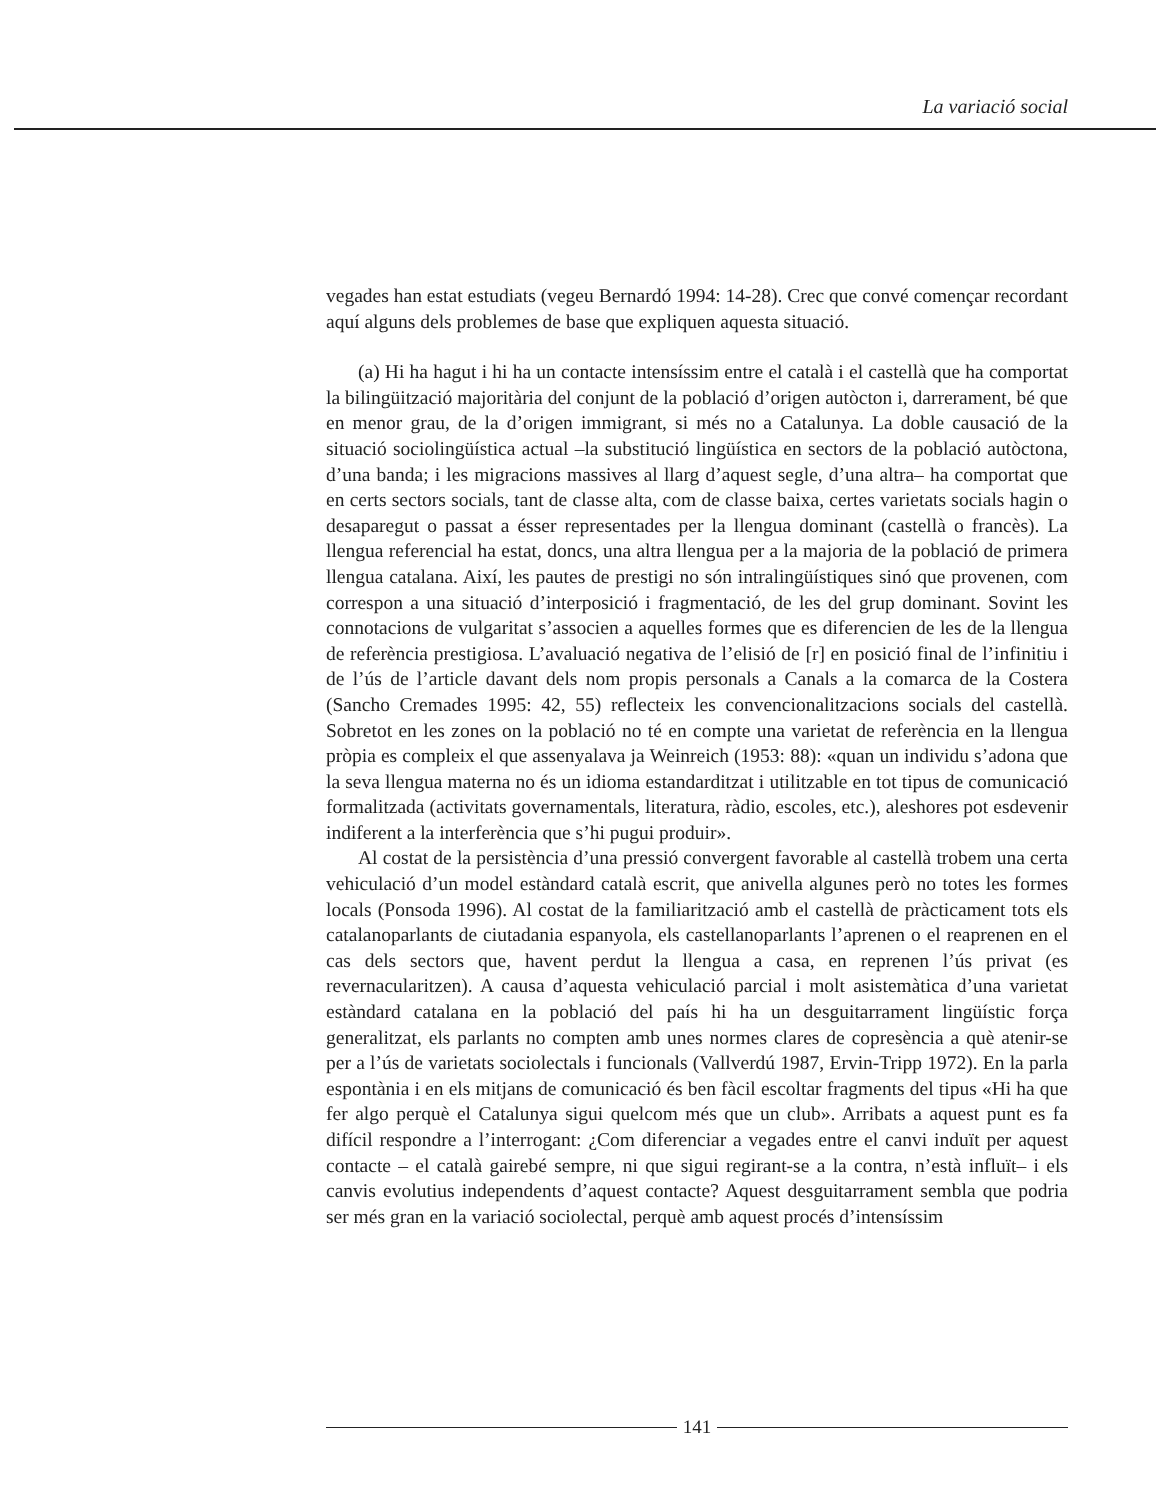La variació social
vegades han estat estudiats (vegeu Bernardó 1994: 14-28). Crec que convé començar recordant aquí alguns dels problemes de base que expliquen aquesta situació.
(a) Hi ha hagut i hi ha un contacte intensíssim entre el català i el castellà que ha comportat la bilingüització majoritària del conjunt de la població d’origen autòcton i, darrerament, bé que en menor grau, de la d’origen immigrant, si més no a Catalunya. La doble causació de la situació sociolingüística actual –la substitució lingüística en sectors de la població autòctona, d’una banda; i les migracions massives al llarg d’aquest segle, d’una altra– ha comportat que en certs sectors socials, tant de classe alta, com de classe baixa, certes varietats socials hagin o desaparegut o passat a ésser representades per la llengua dominant (castellà o francès). La llengua referencial ha estat, doncs, una altra llengua per a la majoria de la població de primera llengua catalana. Així, les pautes de prestigi no són intralingüístiques sinó que provenen, com correspon a una situació d’interposició i fragmentació, de les del grup dominant. Sovint les connotacions de vulgaritat s’associen a aquelles formes que es diferencien de les de la llengua de referència prestigiosa. L’avaluació negativa de l’elisió de [r] en posició final de l’infinitiu i de l’ús de l’article davant dels nom propis personals a Canals a la comarca de la Costera (Sancho Cremades 1995: 42, 55) reflecteix les convencio­nalitzacions socials del castellà. Sobretot en les zones on la població no té en compte una varietat de referència en la llengua pròpia es compleix el que assenyalava ja Weinreich (1953: 88): «quan un individu s’adona que la seva llengua materna no és un idioma estandarditzat i utilitzable en tot tipus de comunicació formalitzada (activitats governamentals, literatura, ràdio, escoles, etc.), aleshores pot esdevenir indiferent a la interferència que s’hi pugui produir».
Al costat de la persistència d’una pressió convergent favorable al castellà trobem una certa vehiculació d’un model estàndard català escrit, que anivella algunes però no totes les formes locals (Ponsoda 1996). Al costat de la familiarització amb el castellà de pràcticament tots els catalanoparlants de ciutadania espanyola, els castellanoparlants l’aprenen o el reaprenen en el cas dels sectors que, havent perdut la llengua a casa, en reprenen l’ús privat (es revernacularitzen). A causa d’aquesta vehiculació parcial i molt asistemàtica d’una varietat estàndard catalana en la població del país hi ha un desguitarrament lingüístic força generalitzat, els parlants no compten amb unes normes clares de copresència a què atenir-se per a l’ús de varietats sociolectals i funcionals (Vallverdú 1987, Ervin-Tripp 1972). En la parla espontània i en els mitjans de comunicació és ben fàcil escoltar fragments del tipus «Hi ha que fer algo perquè el Catalunya sigui quelcom més que un club». Arribats a aquest punt es fa difícil respon­dre a l’interrogant: ¿Com diferenciar a vegades entre el canvi induït per aquest contacte – el català gairebé sempre, ni que sigui regirant-se a la contra, n’està influït– i els canvis evolutius independents d’aquest contacte? Aquest desguitarrament sembla que podria ser més gran en la variació sociolectal, perquè amb aquest procés d’intensíssim
141